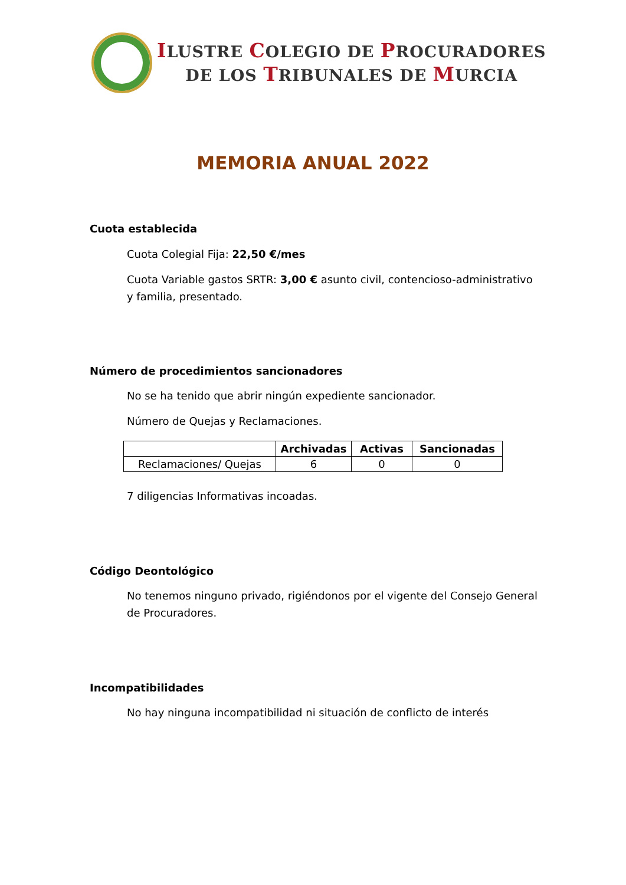ILUSTRE COLEGIO DE PROCURADORES
DE LOS TRIBUNALES DE MURCIA
MEMORIA ANUAL 2022
Cuota establecida
Cuota Colegial Fija: 22,50 €/mes
Cuota Variable gastos SRTR: 3,00 € asunto civil, contencioso-administrativo y familia, presentado.
Número de procedimientos sancionadores
No se ha tenido que abrir ningún expediente sancionador.
Número de Quejas y Reclamaciones.
| | Archivadas | Activas | Sancionadas |
| --- | --- | --- | --- |
| Reclamaciones/ Quejas | 6 | 0 | 0 |
7 diligencias Informativas incoadas.
Código Deontológico
No tenemos ninguno privado, rigiéndonos por el vigente del Consejo General de Procuradores.
Incompatibilidades
No hay ninguna incompatibilidad ni situación de conflicto de interés